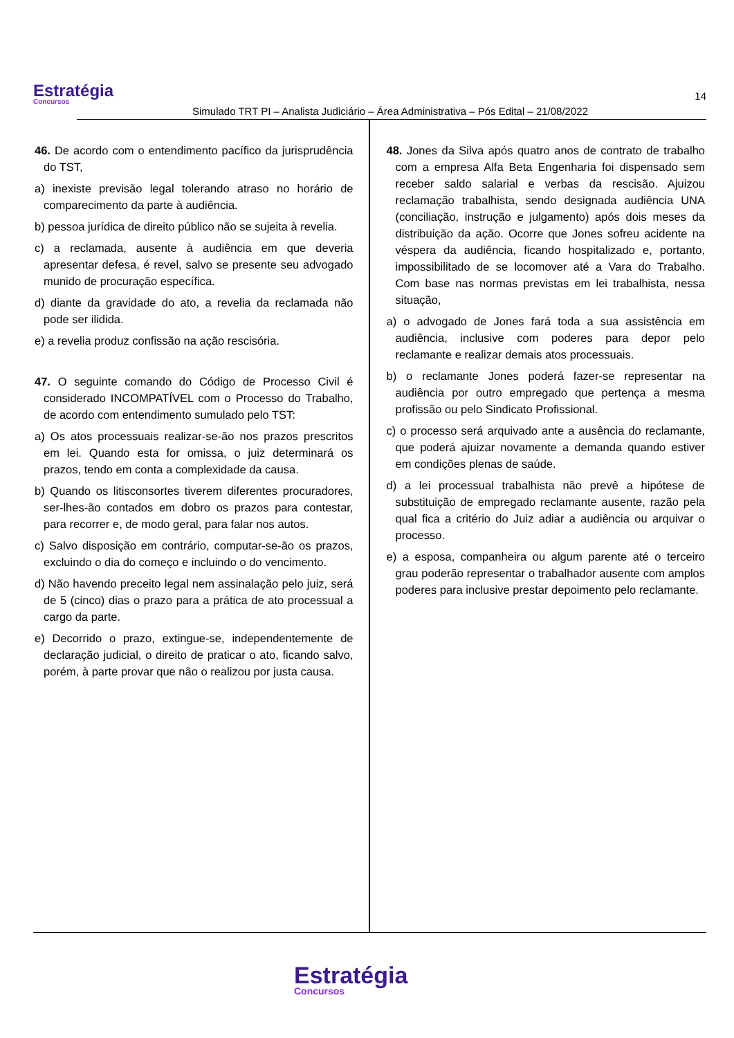Estratégia
Concursos
Simulado TRT PI – Analista Judiciário – Área Administrativa – Pós Edital – 21/08/2022
14
46. De acordo com o entendimento pacífico da jurisprudência do TST,
a) inexiste previsão legal tolerando atraso no horário de comparecimento da parte à audiência.
b) pessoa jurídica de direito público não se sujeita à revelia.
c) a reclamada, ausente à audiência em que deveria apresentar defesa, é revel, salvo se presente seu advogado munido de procuração específica.
d) diante da gravidade do ato, a revelia da reclamada não pode ser ilidida.
e) a revelia produz confissão na ação rescisória.
47. O seguinte comando do Código de Processo Civil é considerado INCOMPATÍVEL com o Processo do Trabalho, de acordo com entendimento sumulado pelo TST:
a) Os atos processuais realizar-se-ão nos prazos prescritos em lei. Quando esta for omissa, o juiz determinará os prazos, tendo em conta a complexidade da causa.
b) Quando os litisconsortes tiverem diferentes procuradores, ser-lhes-ão contados em dobro os prazos para contestar, para recorrer e, de modo geral, para falar nos autos.
c) Salvo disposição em contrário, computar-se-ão os prazos, excluindo o dia do começo e incluindo o do vencimento.
d) Não havendo preceito legal nem assinalação pelo juiz, será de 5 (cinco) dias o prazo para a prática de ato processual a cargo da parte.
e) Decorrido o prazo, extingue-se, independentemente de declaração judicial, o direito de praticar o ato, ficando salvo, porém, à parte provar que não o realizou por justa causa.
48. Jones da Silva após quatro anos de contrato de trabalho com a empresa Alfa Beta Engenharia foi dispensado sem receber saldo salarial e verbas da rescisão. Ajuizou reclamação trabalhista, sendo designada audiência UNA (conciliação, instrução e julgamento) após dois meses da distribuição da ação. Ocorre que Jones sofreu acidente na véspera da audiência, ficando hospitalizado e, portanto, impossibilitado de se locomover até a Vara do Trabalho. Com base nas normas previstas em lei trabalhista, nessa situação,
a) o advogado de Jones fará toda a sua assistência em audiência, inclusive com poderes para depor pelo reclamante e realizar demais atos processuais.
b) o reclamante Jones poderá fazer-se representar na audiência por outro empregado que pertença a mesma profissão ou pelo Sindicato Profissional.
c) o processo será arquivado ante a ausência do reclamante, que poderá ajuizar novamente a demanda quando estiver em condições plenas de saúde.
d) a lei processual trabalhista não prevê a hipótese de substituição de empregado reclamante ausente, razão pela qual fica a critério do Juiz adiar a audiência ou arquivar o processo.
e) a esposa, companheira ou algum parente até o terceiro grau poderão representar o trabalhador ausente com amplos poderes para inclusive prestar depoimento pelo reclamante.
Estratégia
Concursos